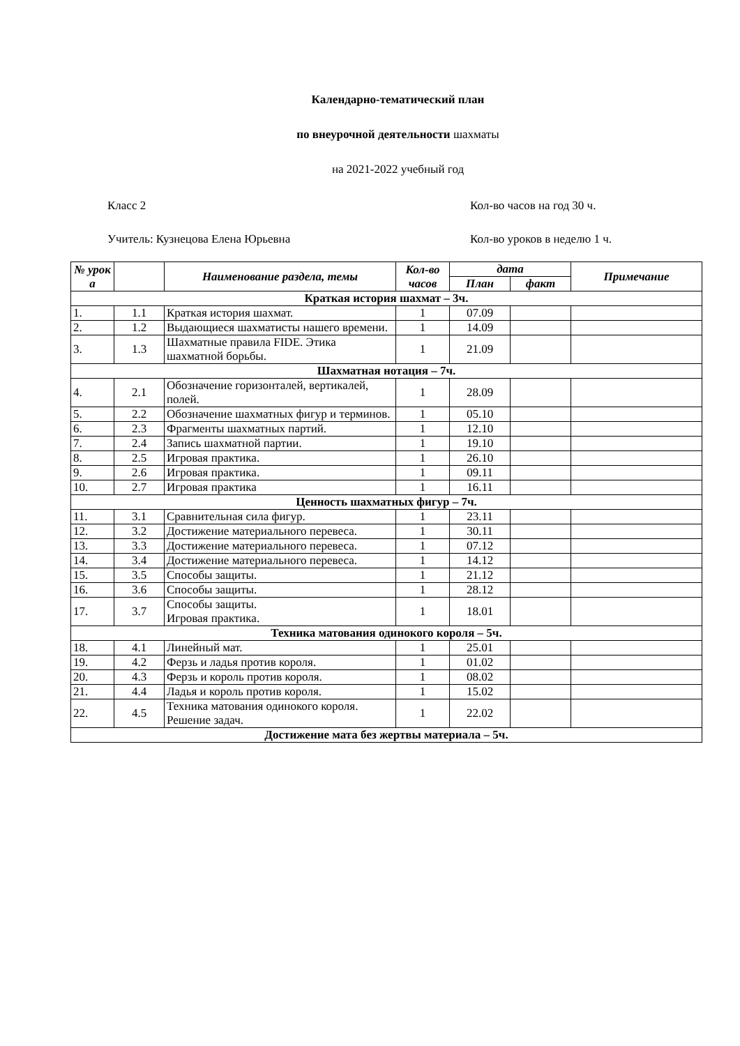Календарно-тематический план
по внеурочной деятельности шахматы
на 2021-2022 учебный год
Класс 2 Кол-во часов на год 30 ч.
Учитель: Кузнецова Елена Юрьевна Кол-во уроков в неделю 1 ч.
| № урок а | | Наименование раздела, темы | Кол-во часов | дата | | Примечание |
| --- | --- | --- | --- | --- | --- | --- |
| | | | | План | факт | |
| Краткая история шахмат – 3ч. | | | | | | |
| 1. | 1.1 | Краткая история шахмат. | 1 | 07.09 | | |
| 2. | 1.2 | Выдающиеся шахматисты нашего времени. | 1 | 14.09 | | |
| 3. | 1.3 | Шахматные правила FIDE. Этика шахматной борьбы. | 1 | 21.09 | | |
| Шахматная нотация – 7ч. | | | | | | |
| 4. | 2.1 | Обозначение горизонталей, вертикалей, полей. | 1 | 28.09 | | |
| 5. | 2.2 | Обозначение шахматных фигур и терминов. | 1 | 05.10 | | |
| 6. | 2.3 | Фрагменты шахматных партий. | 1 | 12.10 | | |
| 7. | 2.4 | Запись шахматной партии. | 1 | 19.10 | | |
| 8. | 2.5 | Игровая практика. | 1 | 26.10 | | |
| 9. | 2.6 | Игровая практика. | 1 | 09.11 | | |
| 10. | 2.7 | Игровая практика | 1 | 16.11 | | |
| Ценность шахматных фигур – 7ч. | | | | | | |
| 11. | 3.1 | Сравнительная сила фигур. | 1 | 23.11 | | |
| 12. | 3.2 | Достижение материального перевеса. | 1 | 30.11 | | |
| 13. | 3.3 | Достижение материального перевеса. | 1 | 07.12 | | |
| 14. | 3.4 | Достижение материального перевеса. | 1 | 14.12 | | |
| 15. | 3.5 | Способы защиты. | 1 | 21.12 | | |
| 16. | 3.6 | Способы защиты. | 1 | 28.12 | | |
| 17. | 3.7 | Способы защиты. Игровая практика. | 1 | 18.01 | | |
| Техника матования одинокого короля – 5ч. | | | | | | |
| 18. | 4.1 | Линейный мат. | 1 | 25.01 | | |
| 19. | 4.2 | Ферзь и ладья против короля. | 1 | 01.02 | | |
| 20. | 4.3 | Ферзь и король против короля. | 1 | 08.02 | | |
| 21. | 4.4 | Ладья и король против короля. | 1 | 15.02 | | |
| 22. | 4.5 | Техника матования одинокого короля. Решение задач. | 1 | 22.02 | | |
| Достижение мата без жертвы материала – 5ч. | | | | | | |